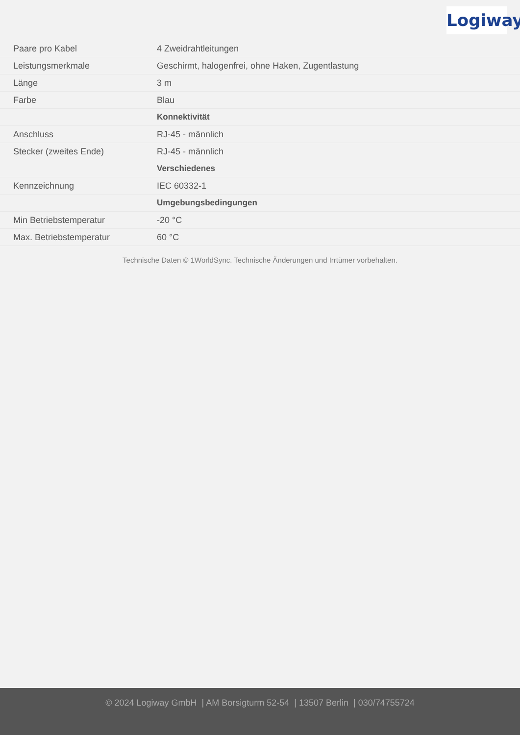Logiway
| Paare pro Kabel | 4 Zweidrahtleitungen |
| Leistungsmerkmale | Geschirmt, halogenfrei, ohne Haken, Zugentlastung |
| Länge | 3 m |
| Farbe | Blau |
| | Konnektivität |
| Anschluss | RJ-45 - männlich |
| Stecker (zweites Ende) | RJ-45 - männlich |
| | Verschiedenes |
| Kennzeichnung | IEC 60332-1 |
| | Umgebungsbedingungen |
| Min Betriebstemperatur | -20 °C |
| Max. Betriebstemperatur | 60 °C |
Technische Daten © 1WorldSync. Technische Änderungen und Irrtümer vorbehalten.
© 2024 Logiway GmbH | AM Borsigturm 52-54 | 13507 Berlin | 030/74755724